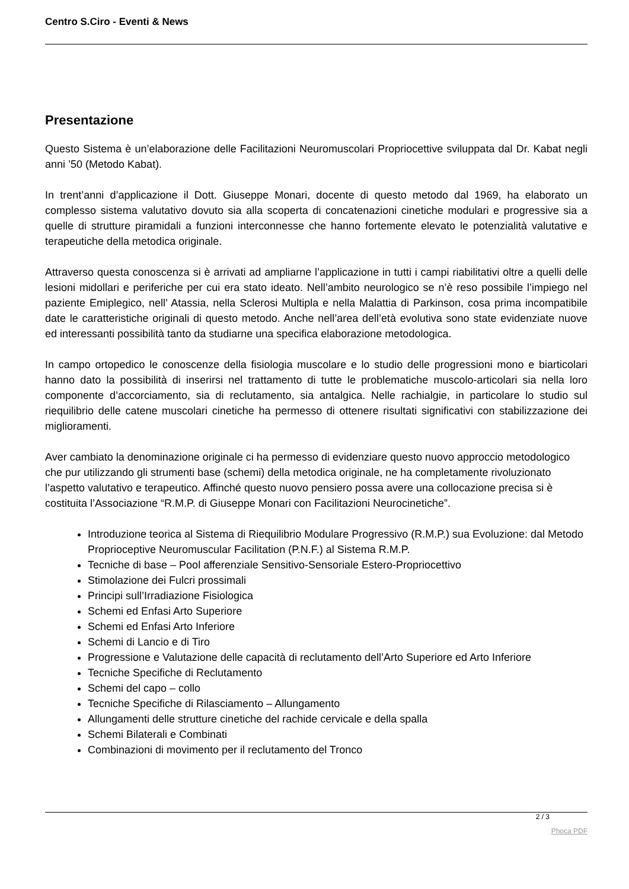Centro S.Ciro - Eventi & News
Presentazione
Questo Sistema è un’elaborazione delle Facilitazioni Neuromuscolari Propriocettive sviluppata dal Dr. Kabat negli anni ’50 (Metodo Kabat).
In trent’anni d’applicazione il Dott. Giuseppe Monari, docente di questo metodo dal 1969, ha elaborato un complesso sistema valutativo dovuto sia alla scoperta di concatenazioni cinetiche modulari e progressive sia a quelle di strutture piramidali a funzioni interconnesse che hanno fortemente elevato le potenzialità valutative e terapeutiche della metodica originale.
Attraverso questa conoscenza si è arrivati ad ampliarne l’applicazione in tutti i campi riabilitativi oltre a quelli delle lesioni midollari e periferiche per cui era stato ideato. Nell’ambito neurologico se n’è reso possibile l’impiego nel paziente Emiplegico, nell’ Atassia, nella Sclerosi Multipla e nella Malattia di Parkinson, cosa prima incompatibile date le caratteristiche originali di questo metodo. Anche nell’area dell’età evolutiva sono state evidenziate nuove ed interessanti possibilità tanto da studiarne una specifica elaborazione metodologica.
In campo ortopedico le conoscenze della fisiologia muscolare e lo studio delle progressioni mono e biarticolari hanno dato la possibilità di inserirsi nel trattamento di tutte le problematiche muscolo-articolari sia nella loro componente d’accorciamento, sia di reclutamento, sia antalgica. Nelle rachialgie, in particolare lo studio sul riequilibrio delle catene muscolari cinetiche ha permesso di ottenere risultati significativi con stabilizzazione dei miglioramenti.
Aver cambiato la denominazione originale ci ha permesso di evidenziare questo nuovo approccio metodologico che pur utilizzando gli strumenti base (schemi) della metodica originale, ne ha completamente rivoluzionato l’aspetto valutativo e terapeutico. Affinché questo nuovo pensiero possa avere una collocazione precisa si è costituita l’Associazione “R.M.P. di Giuseppe Monari con Facilitazioni Neurocinetiche”.
Introduzione teorica al Sistema di Riequilibrio Modulare Progressivo (R.M.P.) sua Evoluzione: dal Metodo Proprioceptive Neuromuscular Facilitation (P.N.F.) al Sistema R.M.P.
Tecniche di base – Pool afferenziale Sensitivo-Sensoriale Estero-Propriocettivo
Stimolazione dei Fulcri prossimali
Principi sull’Irradiazione Fisiologica
Schemi ed Enfasi Arto Superiore
Schemi ed Enfasi Arto Inferiore
Schemi di Lancio e di Tiro
Progressione e Valutazione delle capacità di reclutamento dell’Arto Superiore ed Arto Inferiore
Tecniche Specifiche di Reclutamento
Schemi del capo – collo
Tecniche Specifiche di Rilasciamento – Allungamento
Allungamenti delle strutture cinetiche del rachide cervicale e della spalla
Schemi Bilaterali e Combinati
Combinazioni di movimento per il reclutamento del Tronco
2 / 3
Phoca PDF